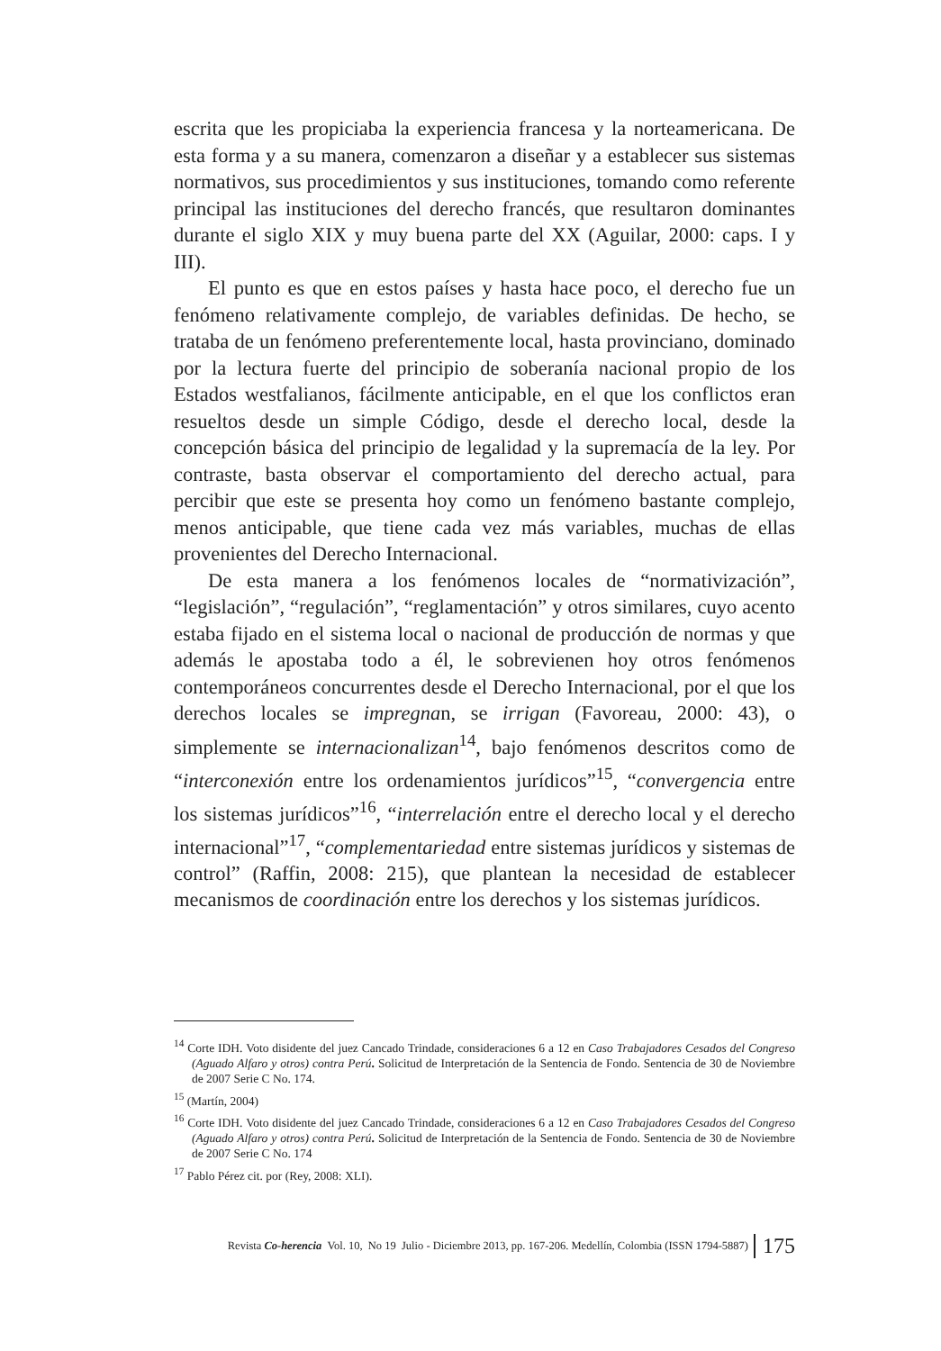escrita que les propiciaba la experiencia francesa y la norteamericana. De esta forma y a su manera, comenzaron a diseñar y a establecer sus sistemas normativos, sus procedimientos y sus instituciones, tomando como referente principal las instituciones del derecho francés, que resultaron dominantes durante el siglo XIX y muy buena parte del XX (Aguilar, 2000: caps. I y III).
El punto es que en estos países y hasta hace poco, el derecho fue un fenómeno relativamente complejo, de variables definidas. De hecho, se trataba de un fenómeno preferentemente local, hasta provinciano, dominado por la lectura fuerte del principio de soberanía nacional propio de los Estados westfalianos, fácilmente anticipable, en el que los conflictos eran resueltos desde un simple Código, desde el derecho local, desde la concepción básica del principio de legalidad y la supremacía de la ley. Por contraste, basta observar el comportamiento del derecho actual, para percibir que este se presenta hoy como un fenómeno bastante complejo, menos anticipable, que tiene cada vez más variables, muchas de ellas provenientes del Derecho Internacional.
De esta manera a los fenómenos locales de “normativización”, “legislación”, “regulación”, “reglamentación” y otros similares, cuyo acento estaba fijado en el sistema local o nacional de producción de normas y que además le apostaba todo a él, le sobrevienen hoy otros fenómenos contemporáneos concurrentes desde el Derecho Internacional, por el que los derechos locales se impregnan, se irrigan (Favoreau, 2000: 43), o simplemente se internacionalizan<sup>14</sup>, bajo fenómenos descritos como de “interconexión entre los ordenamientos jurídicos”<sup>15</sup>, “convergencia entre los sistemas jurídicos”<sup>16</sup>, “interrelación entre el derecho local y el derecho internacional”<sup>17</sup>, “complementariedad entre sistemas jurídicos y sistemas de control” (Raffin, 2008: 215), que plantean la necesidad de establecer mecanismos de coordinación entre los derechos y los sistemas jurídicos.
<sup>14</sup> Corte IDH. Voto disidente del juez Cancado Trindade, consideraciones 6 a 12 en Caso Trabajadores Cesados del Congreso (Aguado Alfaro y otros) contra Perú. Solicitud de Interpretación de la Sentencia de Fondo. Sentencia de 30 de Noviembre de 2007 Serie C No. 174.
<sup>15</sup> (Martín, 2004)
<sup>16</sup> Corte IDH. Voto disidente del juez Cancado Trindade, consideraciones 6 a 12 en Caso Trabajadores Cesados del Congreso (Aguado Alfaro y otros) contra Perú. Solicitud de Interpretación de la Sentencia de Fondo. Sentencia de 30 de Noviembre de 2007 Serie C No. 174
<sup>17</sup> Pablo Pérez cit. por (Rey, 2008: XLI).
Revista Co-herencia Vol. 10, No 19 Julio - Diciembre 2013, pp. 167-206. Medellín, Colombia (ISSN 1794-5887) 175